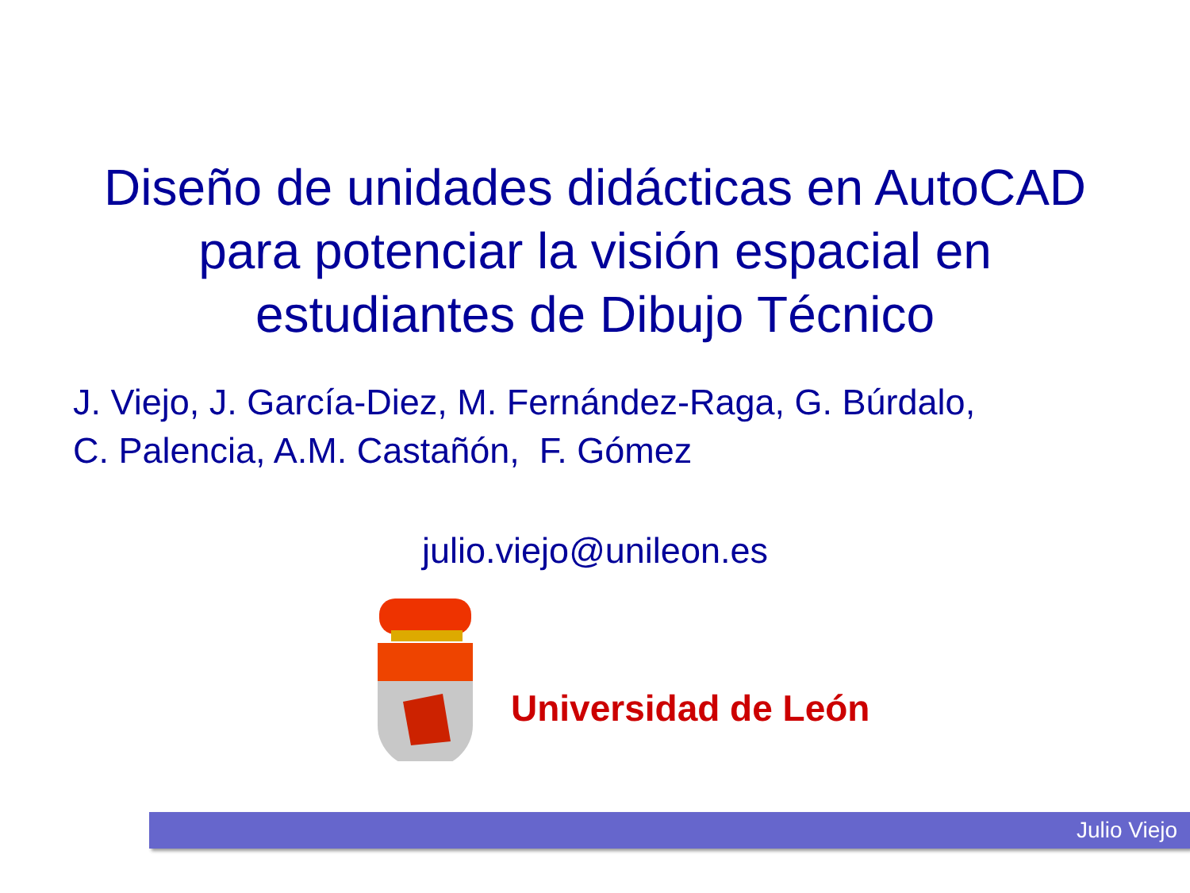Diseño de unidades didácticas en AutoCAD
para potenciar la visión espacial en
estudiantes de Dibujo Técnico
J. Viejo, J. García-Diez, M. Fernández-Raga, G. Búrdalo,
C. Palencia, A.M. Castañón, F. Gómez
julio.viejo@unileon.es
Universidad de León
Julio Viejo